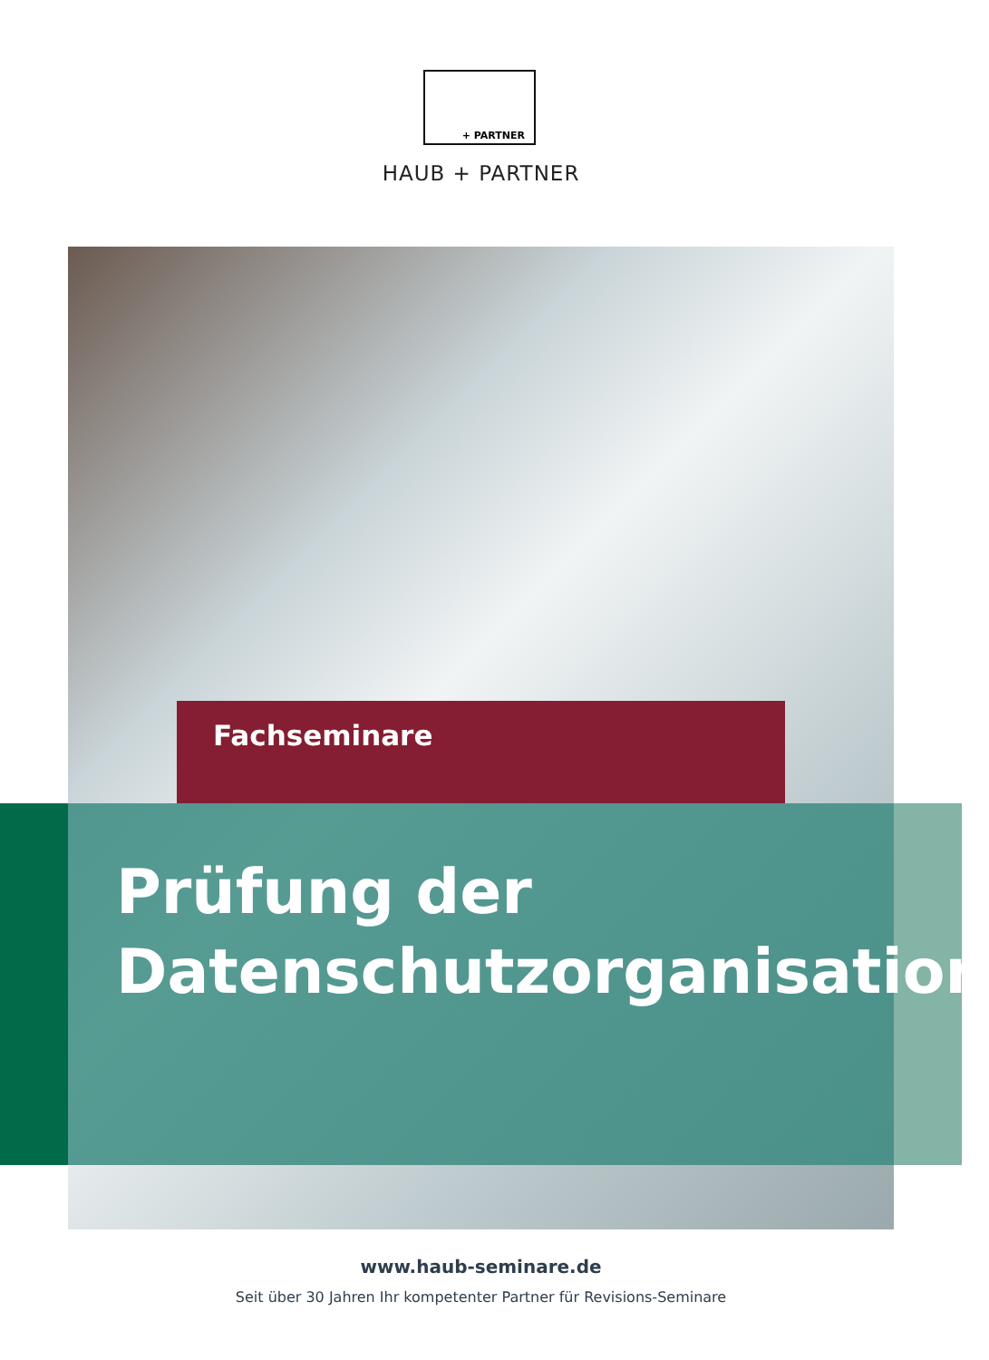+ PARTNER
HAUB + PARTNER
Fachseminare
Prüfung der
Datenschutzorganisation
www.haub-seminare.de
Seit über 30 Jahren Ihr kompetenter Partner für Revisions-Seminare